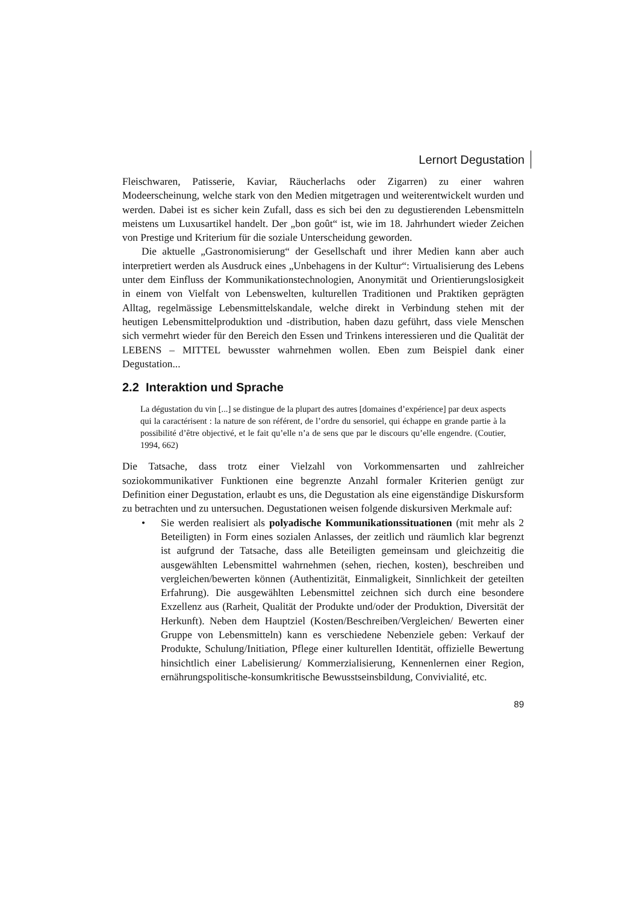Lernort Degustation
Fleischwaren, Patisserie, Kaviar, Räucherlachs oder Zigarren) zu einer wahren Modeerscheinung, welche stark von den Medien mitgetragen und weiterentwickelt wurden und werden. Dabei ist es sicher kein Zufall, dass es sich bei den zu degustierenden Lebensmitteln meistens um Luxusartikel handelt. Der „bon goût“ ist, wie im 18. Jahrhundert wieder Zeichen von Prestige und Kriterium für die soziale Unterscheidung geworden.
Die aktuelle „Gastronomisierung“ der Gesellschaft und ihrer Medien kann aber auch interpretiert werden als Ausdruck eines „Unbehagens in der Kultur“: Virtualisierung des Lebens unter dem Einfluss der Kommunikationstechnologien, Anonymität und Orientierungslosigkeit in einem von Vielfalt von Lebenswelten, kulturellen Traditionen und Praktiken geprägten Alltag, regelmässige Lebensmittelskandale, welche direkt in Verbindung stehen mit der heutigen Lebensmittelproduktion und -distribution, haben dazu geführt, dass viele Menschen sich vermehrt wieder für den Bereich den Essen und Trinkens interessieren und die Qualität der LEBENS – MITTEL bewusster wahrnehmen wollen. Eben zum Beispiel dank einer Degustation...
2.2 Interaktion und Sprache
La dégustation du vin [...] se distingue de la plupart des autres [domaines d’expérience] par deux aspects qui la caractérisent : la nature de son référent, de l’ordre du sensoriel, qui échappe en grande partie à la possibilité d’être objectivé, et le fait qu’elle n’a de sens que par le discours qu’elle engendre. (Coutier, 1994, 662)
Die Tatsache, dass trotz einer Vielzahl von Vorkommensarten und zahlreicher soziokommunikativer Funktionen eine begrenzte Anzahl formaler Kriterien genügt zur Definition einer Degustation, erlaubt es uns, die Degustation als eine eigenständige Diskursform zu betrachten und zu untersuchen. Degustationen weisen folgende diskursiven Merkmale auf:
• Sie werden realisiert als polyadische Kommunikationssituationen (mit mehr als 2 Beteiligten) in Form eines sozialen Anlasses, der zeitlich und räumlich klar begrenzt ist aufgrund der Tatsache, dass alle Beteiligten gemeinsam und gleichzeitig die ausgewählten Lebensmittel wahrnehmen (sehen, riechen, kosten), beschreiben und vergleichen/bewerten können (Authentizität, Einmaligkeit, Sinnlichkeit der geteilten Erfahrung). Die ausgewählten Lebensmittel zeichnen sich durch eine besondere Exzellenz aus (Rarheit, Qualität der Produkte und/oder der Produktion, Diversität der Herkunft). Neben dem Hauptziel (Kosten/Beschreiben/Vergleichen/ Bewerten einer Gruppe von Lebensmitteln) kann es verschiedene Nebenziele geben: Verkauf der Produkte, Schulung/Initiation, Pflege einer kulturellen Identität, offizielle Bewertung hinsichtlich einer Labelisierung/ Kommerzialisierung, Kennenlernen einer Region, ernährungspolitische-konsumkritische Bewusstseinsbildung, Convivialité, etc.
89